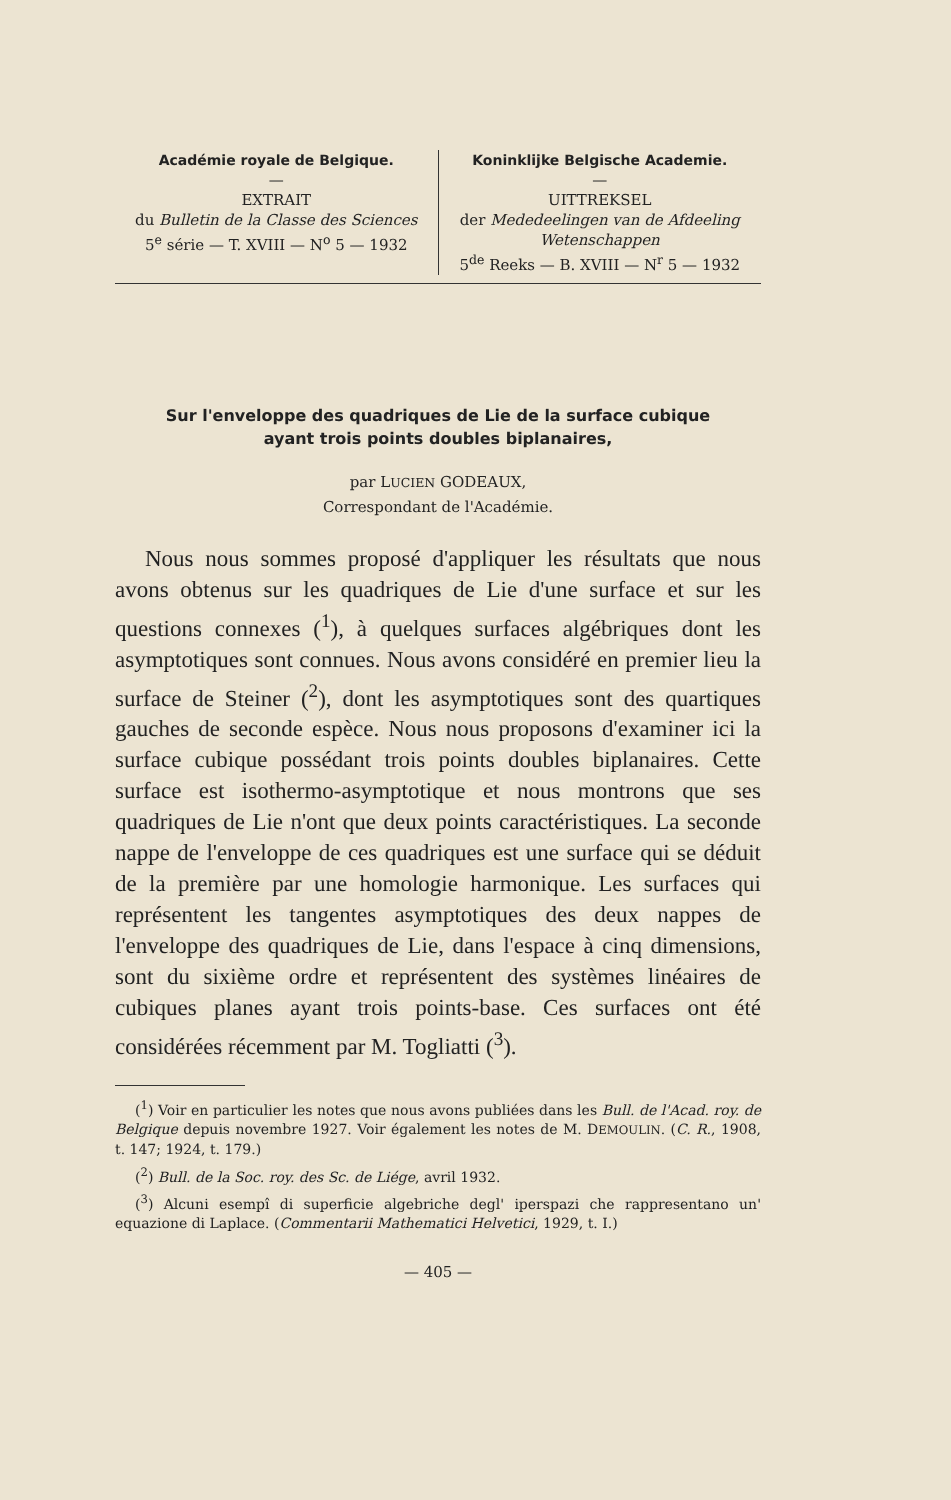Académie royale de Belgique.
—
EXTRAIT
du Bulletin de la Classe des Sciences
5<sup>e</sup> série — T. XVIII — N<sup>o</sup> 5 — 1932
Koninklijke Belgische Academie.
—
UITTREKSEL
der Mededeelingen van de Afdeeling Wetenschappen
5<sup>de</sup> Reeks — B. XVIII — N<sup>r</sup> 5 — 1932
Sur l'enveloppe des quadriques de Lie de la surface cubique
ayant trois points doubles biplanaires,
par LUCIEN GODEAUX,
Correspondant de l'Académie.
Nous nous sommes proposé d'appliquer les résultats que nous avons obtenus sur les quadriques de Lie d'une surface et sur les questions connexes (<sup>1</sup>), à quelques surfaces algébriques dont les asymptotiques sont connues. Nous avons considéré en premier lieu la surface de Steiner (<sup>2</sup>), dont les asymptotiques sont des quartiques gauches de seconde espèce. Nous nous proposons d'examiner ici la surface cubique possédant trois points doubles biplanaires. Cette surface est isothermo-asymptotique et nous montrons que ses quadriques de Lie n'ont que deux points caractéristiques. La seconde nappe de l'enveloppe de ces quadriques est une surface qui se déduit de la première par une homologie harmonique. Les surfaces qui représentent les tangentes asymptotiques des deux nappes de l'enveloppe des quadriques de Lie, dans l'espace à cinq dimensions, sont du sixième ordre et représentent des systèmes linéaires de cubiques planes ayant trois points-base. Ces surfaces ont été considérées récemment par M. Togliatti (<sup>3</sup>).
(<sup>1</sup>) Voir en particulier les notes que nous avons publiées dans les Bull. de l'Acad. roy. de Belgique depuis novembre 1927. Voir également les notes de M. DEMOULIN. (C. R., 1908, t. 147; 1924, t. 179.)
(<sup>2</sup>) Bull. de la Soc. roy. des Sc. de Liége, avril 1932.
(<sup>3</sup>) Alcuni esempî di superficie algebriche degl' iperspazi che rappresentano un' equazione di Laplace. (Commentarii Mathematici Helvetici, 1929, t. I.)
— 405 —